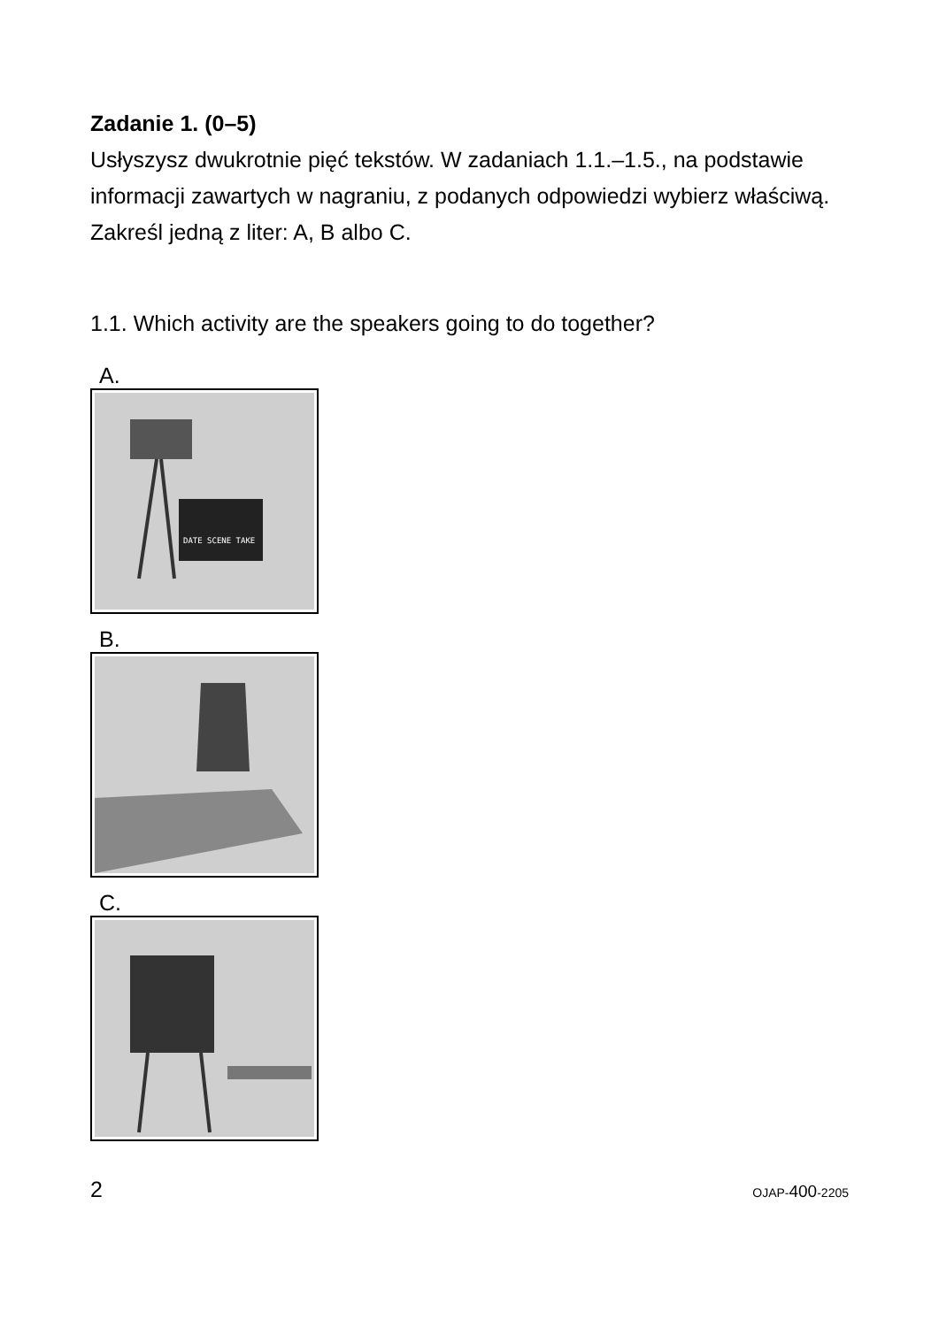Zadanie 1. (0–5)
Usłyszysz dwukrotnie pięć tekstów. W zadaniach 1.1.–1.5., na podstawie informacji zawartych w nagraniu, z podanych odpowiedzi wybierz właściwą. Zakreśl jedną z liter: A, B albo C.
1.1. Which activity are the speakers going to do together?
A.
DATE SCENE TAKE
B.
C.
2 OJAP-400-2205